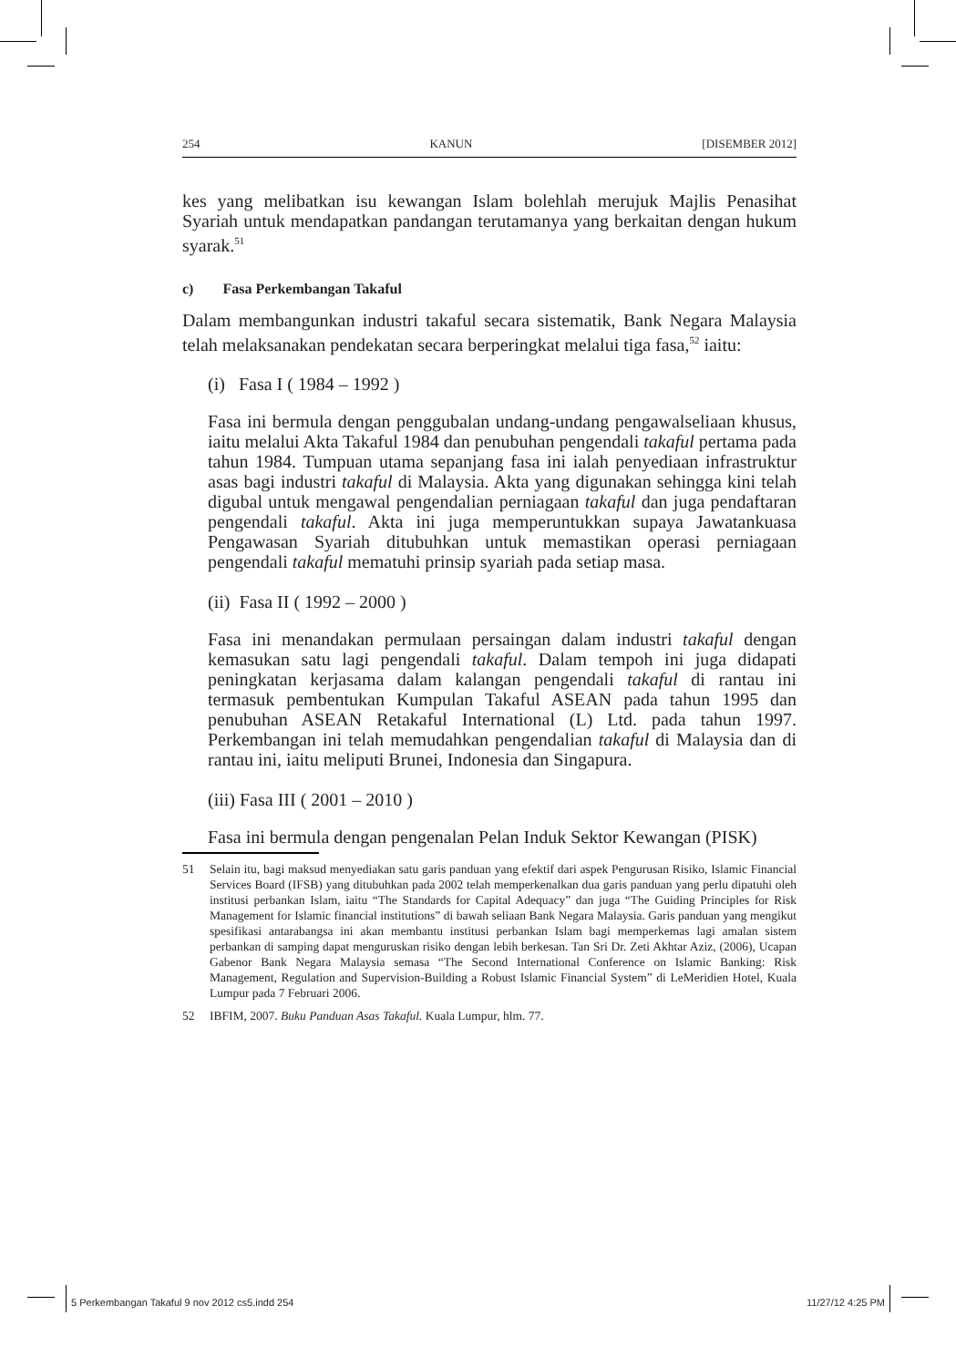254 KANUN [DISEMBER 2012]
kes yang melibatkan isu kewangan Islam bolehlah merujuk Majlis Penasihat Syariah untuk mendapatkan pandangan terutamanya yang berkaitan dengan hukum syarak.<sup>51</sup>
c) Fasa Perkembangan Takaful
Dalam membangunkan industri takaful secara sistematik, Bank Negara Malaysia telah melaksanakan pendekatan secara berperingkat melalui tiga fasa,<sup>52</sup> iaitu:
(i) Fasa I ( 1984 – 1992 )
Fasa ini bermula dengan penggubalan undang-undang pengawalseliaan khusus, iaitu melalui Akta Takaful 1984 dan penubuhan pengendali takaful pertama pada tahun 1984. Tumpuan utama sepanjang fasa ini ialah penyediaan infrastruktur asas bagi industri takaful di Malaysia. Akta yang digunakan sehingga kini telah digubal untuk mengawal pengendalian perniagaan takaful dan juga pendaftaran pengendali takaful. Akta ini juga memperuntukkan supaya Jawatankuasa Pengawasan Syariah ditubuhkan untuk memastikan operasi perniagaan pengendali takaful mematuhi prinsip syariah pada setiap masa.
(ii) Fasa II ( 1992 – 2000 )
Fasa ini menandakan permulaan persaingan dalam industri takaful dengan kemasukan satu lagi pengendali takaful. Dalam tempoh ini juga didapati peningkatan kerjasama dalam kalangan pengendali takaful di rantau ini termasuk pembentukan Kumpulan Takaful ASEAN pada tahun 1995 dan penubuhan ASEAN Retakaful International (L) Ltd. pada tahun 1997. Perkembangan ini telah memudahkan pengendalian takaful di Malaysia dan di rantau ini, iaitu meliputi Brunei, Indonesia dan Singapura.
(iii) Fasa III ( 2001 – 2010 )
Fasa ini bermula dengan pengenalan Pelan Induk Sektor Kewangan (PISK)
51 Selain itu, bagi maksud menyediakan satu garis panduan yang efektif dari aspek Pengurusan Risiko, Islamic Financial Services Board (IFSB) yang ditubuhkan pada 2002 telah memperkenalkan dua garis panduan yang perlu dipatuhi oleh institusi perbankan Islam, iaitu “The Standards for Capital Adequacy” dan juga “The Guiding Principles for Risk Management for Islamic financial institutions” di bawah seliaan Bank Negara Malaysia. Garis panduan yang mengikut spesifikasi antarabangsa ini akan membantu institusi perbankan Islam bagi memperkemas lagi amalan sistem perbankan di samping dapat menguruskan risiko dengan lebih berkesan. Tan Sri Dr. Zeti Akhtar Aziz, (2006), Ucapan Gabenor Bank Negara Malaysia semasa “The Second International Conference on Islamic Banking: Risk Management, Regulation and Supervision-Building a Robust Islamic Financial System” di LeMeridien Hotel, Kuala Lumpur pada 7 Februari 2006.
52 IBFIM, 2007. Buku Panduan Asas Takaful. Kuala Lumpur, hlm. 77.
5 Perkembangan Takaful 9 nov 2012 cs5.indd 254 11/27/12 4:25 PM